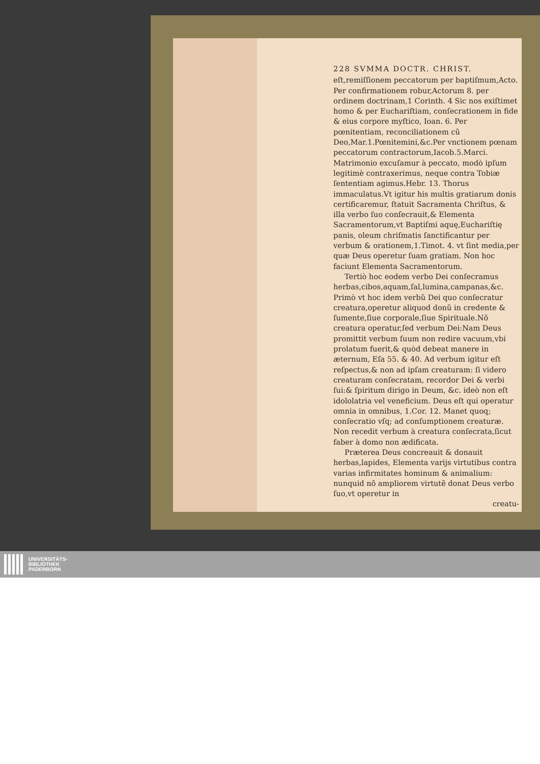228 SVMMA DOCTR. CHRIST.
eſt,remiſſionem peccatorum per baptiſmum,Acto. Per confirmationem robur,Actorum 8. per ordinem doctrinam,1 Corinth. 4 Sic nos exiſtimet homo & per Euchariſtiam, conſecrationem in fide & eius corpore myſtico, Ioan. 6. Per pœnitentiam, reconciliationem cũ Deo,Mar.1.Pœnitemini,&c.Per vnctionem pœnam peccatorum contractorum,Iacob.5.Marci. Matrimonio excuſamur à peccato, modò ipſum legitimè contraxerimus, neque contra Tobiæ ſententiam agimus.Hebr. 13. Thorus immaculatus.Vt igitur his multis gratiarum donis certificaremur, ſtatuit Sacramenta Chriſtus, & illa verbo ſuo conſecrauit,& Elementa Sacramentorum,vt Baptiſmi aquę,Euchariſtię panis, oleum chriſmatis ſanctificantur per verbum & orationem,1.Timot. 4. vt ſint media,per quæ Deus operetur ſuam gratiam. Non hoc faciunt Elementa Sacramentorum.
Tertiò hoc eodem verbo Dei conſecramus herbas,cibos,aquam,ſal,lumina,campanas,&c. Primò vt hoc idem verbũ Dei quo conſecratur creatura,operetur aliquod donũ in credente & ſumente,ſiue corporale,ſiue Spirituale.Nõ creatura operatur,ſed verbum Dei:Nam Deus promittit verbum ſuum non redire vacuum,vbi prolatum fuerit,& quòd debeat manere in æternum, Eſa 55. & 40. Ad verbum igitur eſt reſpectus,& non ad ipſam creaturam: ſi videro creaturam conſecratam, recordor Dei & verbi ſui:& ſpiritum dirigo in Deum, &c. ideò non eſt idololatria vel veneficium. Deus eſt qui operatur omnia in omnibus, 1.Cor. 12. Manet quoq; conſecratio vſq; ad conſumptionem creaturæ. Non recedit verbum à creatura conſecrata,ſicut faber à domo non ædificata.
Præterea Deus concreauit & donauit herbas,lapides, Elementa varijs virtutibus contra varias infirmitates hominum & animalium: nunquid nõ ampliorem virtutẽ donat Deus verbo ſuo,vt operetur in
creatu-
UNIVERSITÄTS-
BIBLIOTHEK
PADERBORN